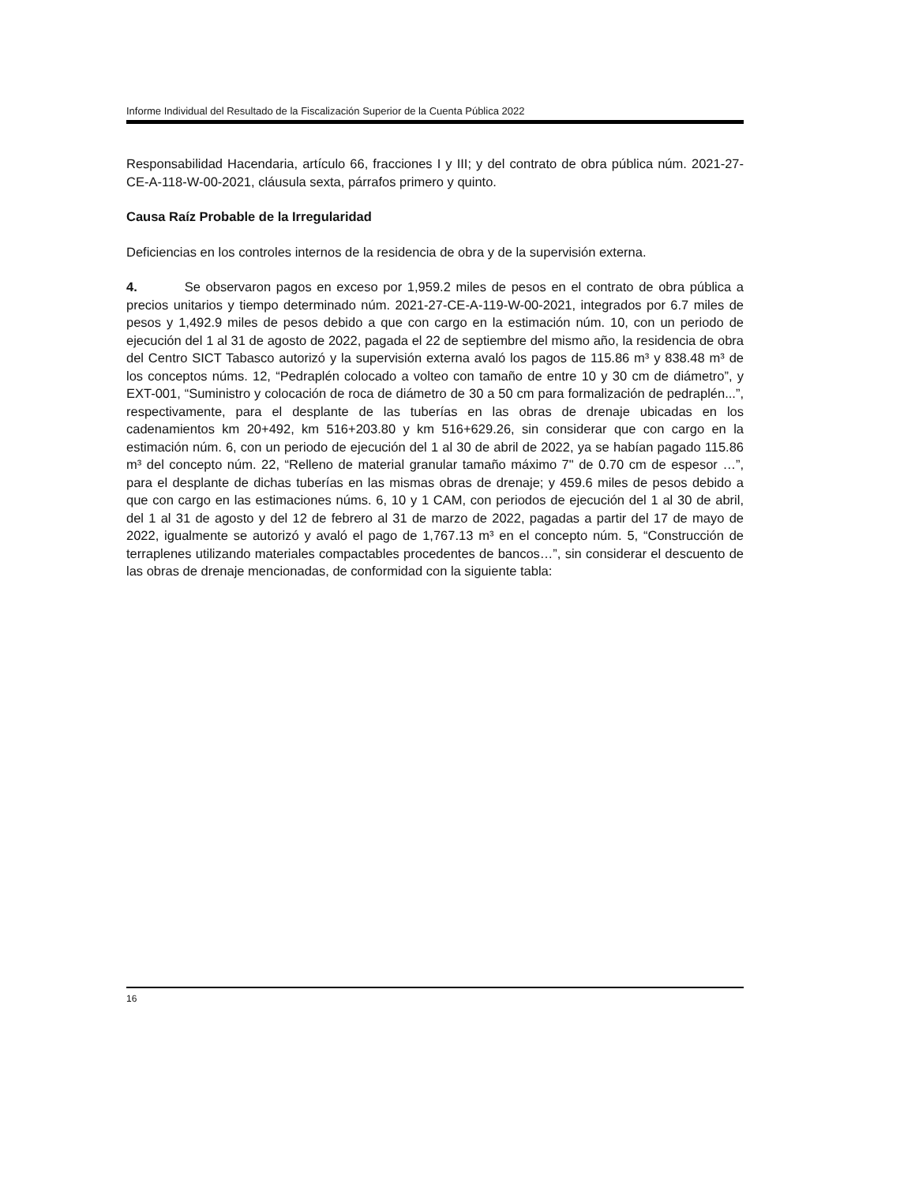Informe Individual del Resultado de la Fiscalización Superior de la Cuenta Pública 2022
Responsabilidad Hacendaria, artículo 66, fracciones I y III; y del contrato de obra pública núm. 2021-27-CE-A-118-W-00-2021, cláusula sexta, párrafos primero y quinto.
Causa Raíz Probable de la Irregularidad
Deficiencias en los controles internos de la residencia de obra y de la supervisión externa.
4. Se observaron pagos en exceso por 1,959.2 miles de pesos en el contrato de obra pública a precios unitarios y tiempo determinado núm. 2021-27-CE-A-119-W-00-2021, integrados por 6.7 miles de pesos y 1,492.9 miles de pesos debido a que con cargo en la estimación núm. 10, con un periodo de ejecución del 1 al 31 de agosto de 2022, pagada el 22 de septiembre del mismo año, la residencia de obra del Centro SICT Tabasco autorizó y la supervisión externa avaló los pagos de 115.86 m³ y 838.48 m³ de los conceptos núms. 12, “Pedraplén colocado a volteo con tamaño de entre 10 y 30 cm de diámetro”, y EXT-001, “Suministro y colocación de roca de diámetro de 30 a 50 cm para formalización de pedraplén...”, respectivamente, para el desplante de las tuberías en las obras de drenaje ubicadas en los cadenamientos km 20+492, km 516+203.80 y km 516+629.26, sin considerar que con cargo en la estimación núm. 6, con un periodo de ejecución del 1 al 30 de abril de 2022, ya se habían pagado 115.86 m³ del concepto núm. 22, “Relleno de material granular tamaño máximo 7" de 0.70 cm de espesor …”, para el desplante de dichas tuberías en las mismas obras de drenaje; y 459.6 miles de pesos debido a que con cargo en las estimaciones núms. 6, 10 y 1 CAM, con periodos de ejecución del 1 al 30 de abril, del 1 al 31 de agosto y del 12 de febrero al 31 de marzo de 2022, pagadas a partir del 17 de mayo de 2022, igualmente se autorizó y avaló el pago de 1,767.13 m³ en el concepto núm. 5, “Construcción de terraplenes utilizando materiales compactables procedentes de bancos…”, sin considerar el descuento de las obras de drenaje mencionadas, de conformidad con la siguiente tabla:
16